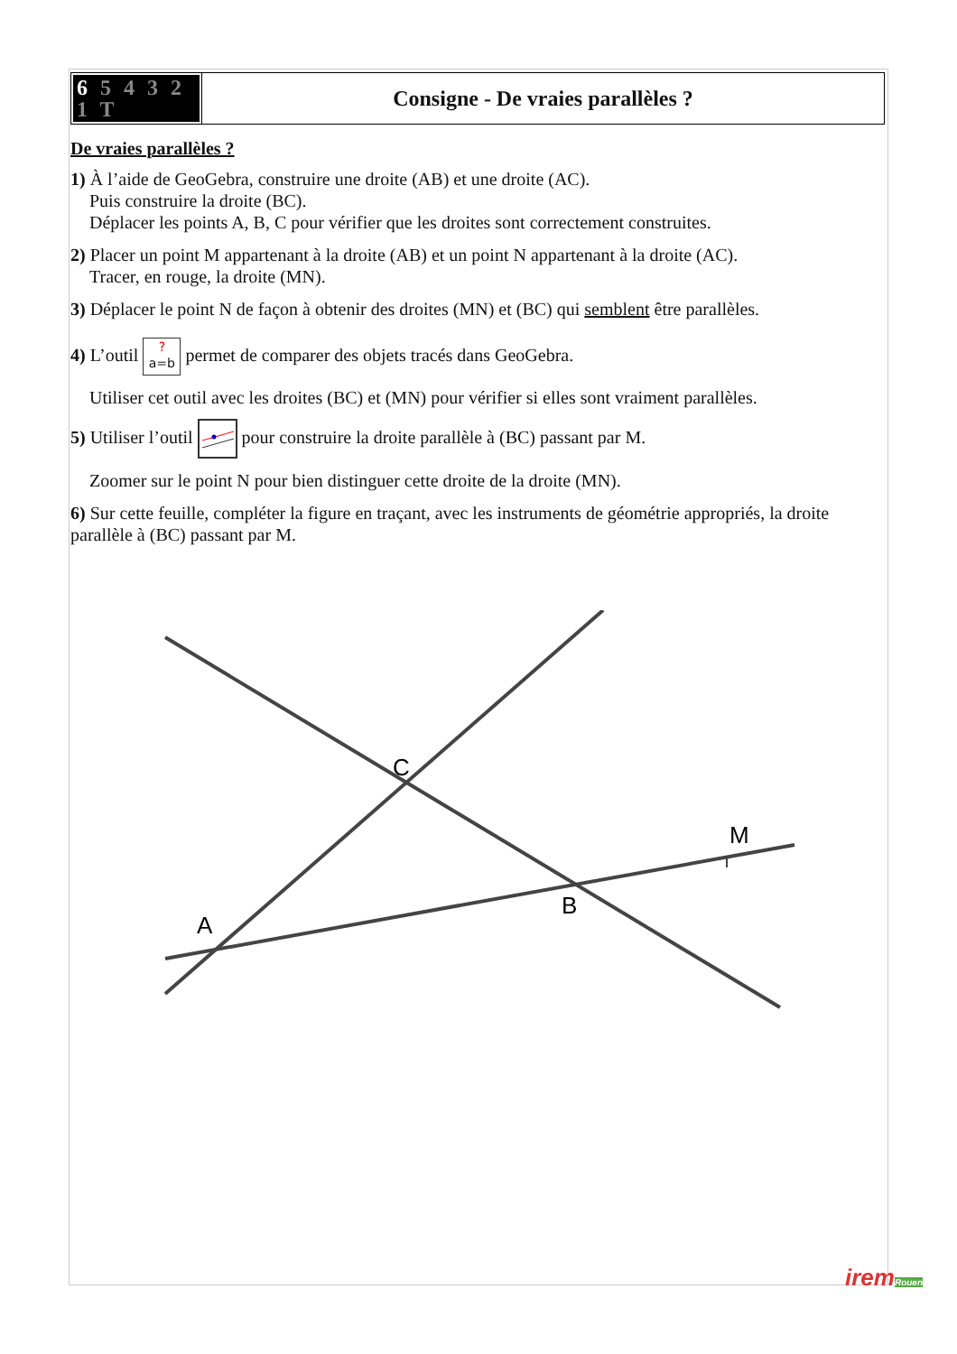| 6 5 4 3 2 1 T | Consigne - De vraies parallèles ? |
De vraies parallèles ?
1) À l’aide de GeoGebra, construire une droite (AB) et une droite (AC).
Puis construire la droite (BC).
Déplacer les points A, B, C pour vérifier que les droites sont correctement construites.
2) Placer un point M appartenant à la droite (AB) et un point N appartenant à la droite (AC).
Tracer, en rouge, la droite (MN).
3) Déplacer le point N de façon à obtenir des droites (MN) et (BC) qui semblent être parallèles.
4) L’outil ?
a=b permet de comparer des objets tracés dans GeoGebra.
Utiliser cet outil avec les droites (BC) et (MN) pour vérifier si elles sont vraiment parallèles.
5) Utiliser l’outil pour construire la droite parallèle à (BC) passant par M.
Zoomer sur le point N pour bien distinguer cette droite de la droite (MN).
6) Sur cette feuille, compléter la figure en traçant, avec les instruments de géométrie appropriés, la droite parallèle à (BC) passant par M.
C
B
A
M
iremRouen